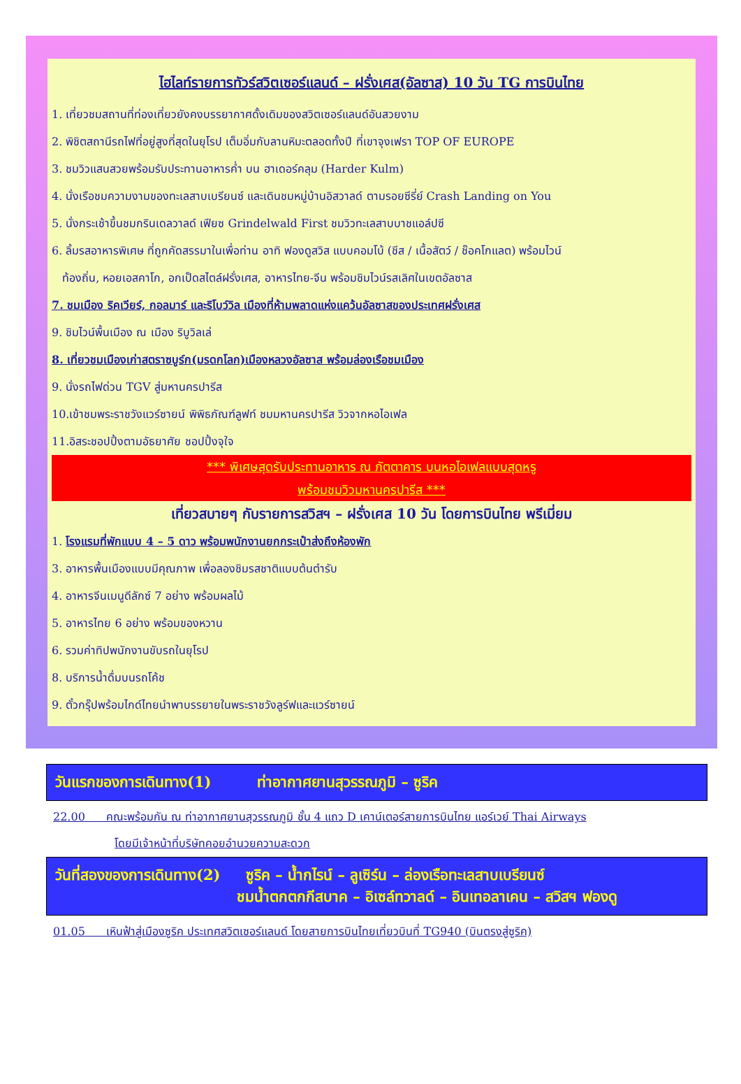ไฮไลท์รายการทัวร์สวิตเซอร์แลนด์ – ฝรั่งเศส(อัลซาส) 10 วัน TG การบินไทย
1. เที่ยวชมสถานที่ท่องเที่ยวยังคงบรรยากาศดั้งเดิมของสวิตเซอร์แลนด์อันสวยงาม
2. พิชิตสถานีรถไฟที่อยู่สูงที่สุดในยุโรป เต็มอิ่มกับลานหิมะตลอดทั้งปี ที่เขาจุงเฟรา TOP OF EUROPE
3. ชมวิวแสนสวยพร้อมรับประทานอาหารค่ำ บน ฮาเดอร์คลุม (Harder Kulm)
4. นั่งเรือชมความงามของทะเลสาบเบรียนซ์ และเดินชมหมู่บ้านอิสวาลด์ ตามรอยซีรี่ย์ Crash Landing on You
5. นั่งกระเช้าขึ้นชมกรินเดลวาลด์ เฟียซ Grindelwald First ชมวิวทะเลสาบบาชแอล์ปซี
6. ลิ้มรสอาหารพิเศษ ที่ถูกคัดสรรมาในเพื่อท่าน อาทิ ฟองดูสวิส แบบคอมโบ้ (ชีส / เนื้อสัตว์ / ช๊อคโกแลต) พร้อมไวน์
ท้องถิ่น, หอยเอสคาโก, อกเป็ดสไตล์ฝรั่งเศส, อาหารไทย-จีน พร้อมชิมไวน์รสเลิศในเขตอัลซาส
7. ชมเมือง ริคเวียร์, กอลมาร์ และริโบว์วิล เมืองที่ห้ามพลาดแห่งแคว้นอัลซาสของประเทศฝรั่งเศส
9. ชิมไวน์พื้นเมือง ณ เมือง ริบูวิลเล่
8. เที่ยวชมเมืองเก่าสตราซบูร์ก(มรดกโลก)เมืองหลวงอัลซาส พร้อมล่องเรือชมเมือง
9. นั่งรถไฟด่วน TGV สู่มหานครปารีส
10.เข้าชมพระราชวังแวร์ซายน์ พิพิธภัณฑ์ลูฟท์ ชมมหานครปารีส วิวจากหอไอเฟล
11.อิสระชอปปิ้งตามอัธยาศัย ชอปปิ้งจุใจ
*** พิเศษสุดรับประทานอาหาร ณ ภัตตาคาร บนหอไอเฟลแบบสุดหรู
พร้อมชมวิวมหานครปารีส ***
เที่ยวสบายๆ กับรายการสวิสฯ – ฝรั่งเศส 10 วัน โดยการบินไทย พรีเมี่ยม
1. โรงแรมที่พักแบบ 4 – 5 ดาว พร้อมพนักงานยกกระเป๋าส่งถึงห้องพัก
3. อาหารพื้นเมืองแบบมีคุณภาพ เพื่อลองชิมรสชาติแบบต้นตำรับ
4. อาหารจีนเมนูดีลักซ์ 7 อย่าง พร้อมผลไม้
5. อาหารไทย 6 อย่าง พร้อมของหวาน
6. รวมค่าทิปพนักงานขับรถในยุโรป
8. บริการน้ำดื่มบนรถโค้ช
9. ตั๋วกรุ๊ปพร้อมไกด์ไทยนำพาบรรยายในพระราชวังลูร์ฟและแวร์ซายน์
วันแรกของการเดินทาง(1) ท่าอากาศยานสุวรรณภูมิ – ซูริค
22.00 คณะพร้อมกัน ณ ท่าอากาศยานสุวรรณภูมิ ชั้น 4 แถว D เคาน์เตอร์สายการบินไทย แอร์เวย์ Thai Airways
โดยมีเจ้าหน้าที่บริษัทคอยอำนวยความสะดวก
วันที่สองของการเดินทาง(2) ซูริค – น้ำกไรน์ – ลูเซิร์น – ล่องเรือทะเลสาบเบรียนซ์
ชมน้ำตกตกกีสบาค – อิเซล์ทวาลด์ – อินเทอลาเคน – สวิสฯ ฟองดู
01.05 เหินฟ้าสู่เมืองซูริค ประเทศสวิตเซอร์แลนด์ โดยสายการบินไทยเที่ยวบินที่ TG940 (บินตรงสู่ซูริค)